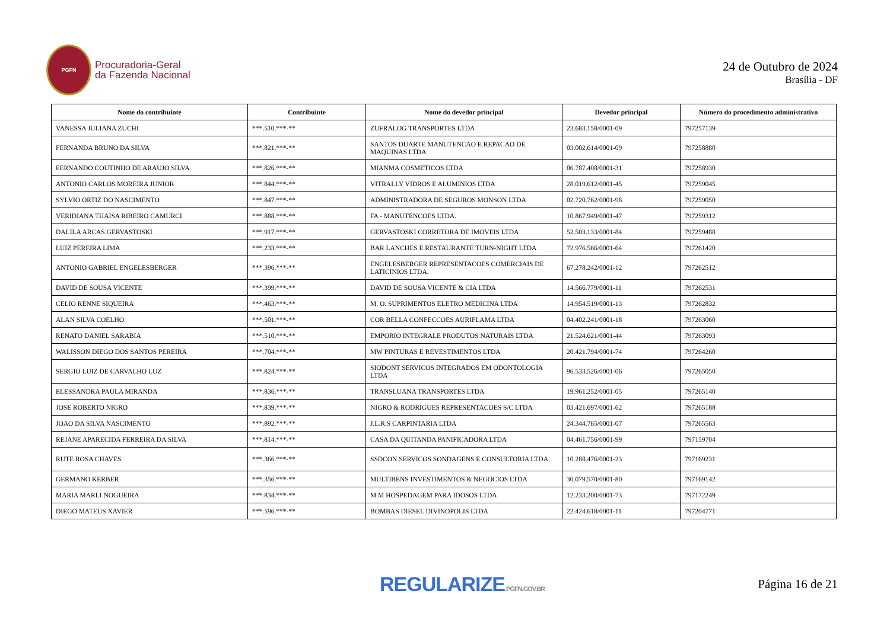PGFN
Procuradoria-Geral
da Fazenda Nacional
24 de Outubro de 2024
Brasília - DF
| Nome do contribuinte | Contribuinte | Nome do devedor principal | Devedor principal | Número do procedimento administrativo |
| --- | --- | --- | --- | --- |
| VANESSA JULIANA ZUCHI | ***.510.***-** | ZUFRALOG TRANSPORTES LTDA | 23.683.158/0001-09 | 797257139 |
| FERNANDA BRUNO DA SILVA | ***.821.***-** | SANTOS DUARTE MANUTENCAO E REPACAO DE MAQUINAS LTDA | 03.002.614/0001-09 | 797258880 |
| FERNANDO COUTINHO DE ARAUJO SILVA | ***.826.***-** | MIANMA COSMETICOS LTDA | 06.787.408/0001-31 | 797258930 |
| ANTONIO CARLOS MOREIRA JUNIOR | ***.844.***-** | VITRALLY VIDROS E ALUMINIOS LTDA | 28.019.612/0001-45 | 797259045 |
| SYLVIO ORTIZ DO NASCIMENTO | ***.847.***-** | ADMINISTRADORA DE SEGUROS MONSON LTDA | 02.720.762/0001-98 | 797259050 |
| VERIDIANA THAISA RIBEIRO CAMURCI | ***.888.***-** | FA - MANUTENCOES LTDA. | 10.867.949/0001-47 | 797259312 |
| DALILA ARCAS GERVASTOSKI | ***.917.***-** | GERVASTOSKI CORRETORA DE IMOVEIS LTDA | 52.503.133/0001-84 | 797259488 |
| LUIZ PEREIRA LIMA | ***.233.***-** | BAR LANCHES E RESTAURANTE TURN-NIGHT LTDA | 72.976.566/0001-64 | 797261420 |
| ANTONIO GABRIEL ENGELESBERGER | ***.396.***-** | ENGELESBERGER REPRESENTACOES COMERCIAIS DE LATICINIOS LTDA. | 67.278.242/0001-12 | 797262512 |
| DAVID DE SOUSA VICENTE | ***.399.***-** | DAVID DE SOUSA VICENTE & CIA LTDA | 14.566.779/0001-11 | 797262531 |
| CELIO RENNE SIQUEIRA | ***.463.***-** | M. O. SUPRIMENTOS ELETRO MEDICINA LTDA | 14.954.519/0001-13 | 797262832 |
| ALAN SILVA COELHO | ***.501.***-** | COR BELLA CONFECCOES AURIFLAMA LTDA | 04.402.241/0001-18 | 797263060 |
| RENATO DANIEL SARABIA | ***.510.***-** | EMPORIO INTEGRALE PRODUTOS NATURAIS LTDA | 21.524.621/0001-44 | 797263093 |
| WALISSON DIEGO DOS SANTOS PEREIRA | ***.704.***-** | MW PINTURAS E REVESTIMENTOS LTDA | 20.421.794/0001-74 | 797264260 |
| SERGIO LUIZ DE CARVALHO LUZ | ***.824.***-** | SIODONT SERVICOS INTEGRADOS EM ODONTOLOGIA LTDA | 96.533.526/0001-06 | 797265050 |
| ELESSANDRA PAULA MIRANDA | ***.836.***-** | TRANSLUANA TRANSPORTES LTDA | 19.961.252/0001-05 | 797265140 |
| JOSE ROBERTO NIGRO | ***.839.***-** | NIGRO & RODRIGUES REPRESENTACOES S/C LTDA | 03.421.697/0001-62 | 797265188 |
| JOAO DA SILVA NASCIMENTO | ***.892.***-** | J.L.R.S CARPINTARIA LTDA | 24.344.765/0001-07 | 797265563 |
| REJANE APARECIDA FERREIRA DA SILVA | ***.814.***-** | CASA DA QUITANDA PANIFICADORA LTDA | 04.461.756/0001-99 | 797159704 |
| RUTE ROSA CHAVES | ***.366.***-** | SSDCON SERVICOS SONDAGENS E CONSULTORIA LTDA. | 10.288.476/0001-23 | 797169231 |
| GERMANO KERBER | ***.356.***-** | MULTIBENS INVESTIMENTOS & NEGOCIOS LTDA | 30.079.570/0001-80 | 797169142 |
| MARIA MARLI NOGUEIRA | ***.834.***-** | M M HOSPEDAGEM PARA IDOSOS LTDA | 12.233.200/0001-73 | 797172249 |
| DIEGO MATEUS XAVIER | ***.596.***-** | BOMBAS DIESEL DIVINOPOLIS LTDA | 22.424.618/0001-11 | 797204771 |
REGULARIZE.PGFN.GOV.BR
Página 16 de 21